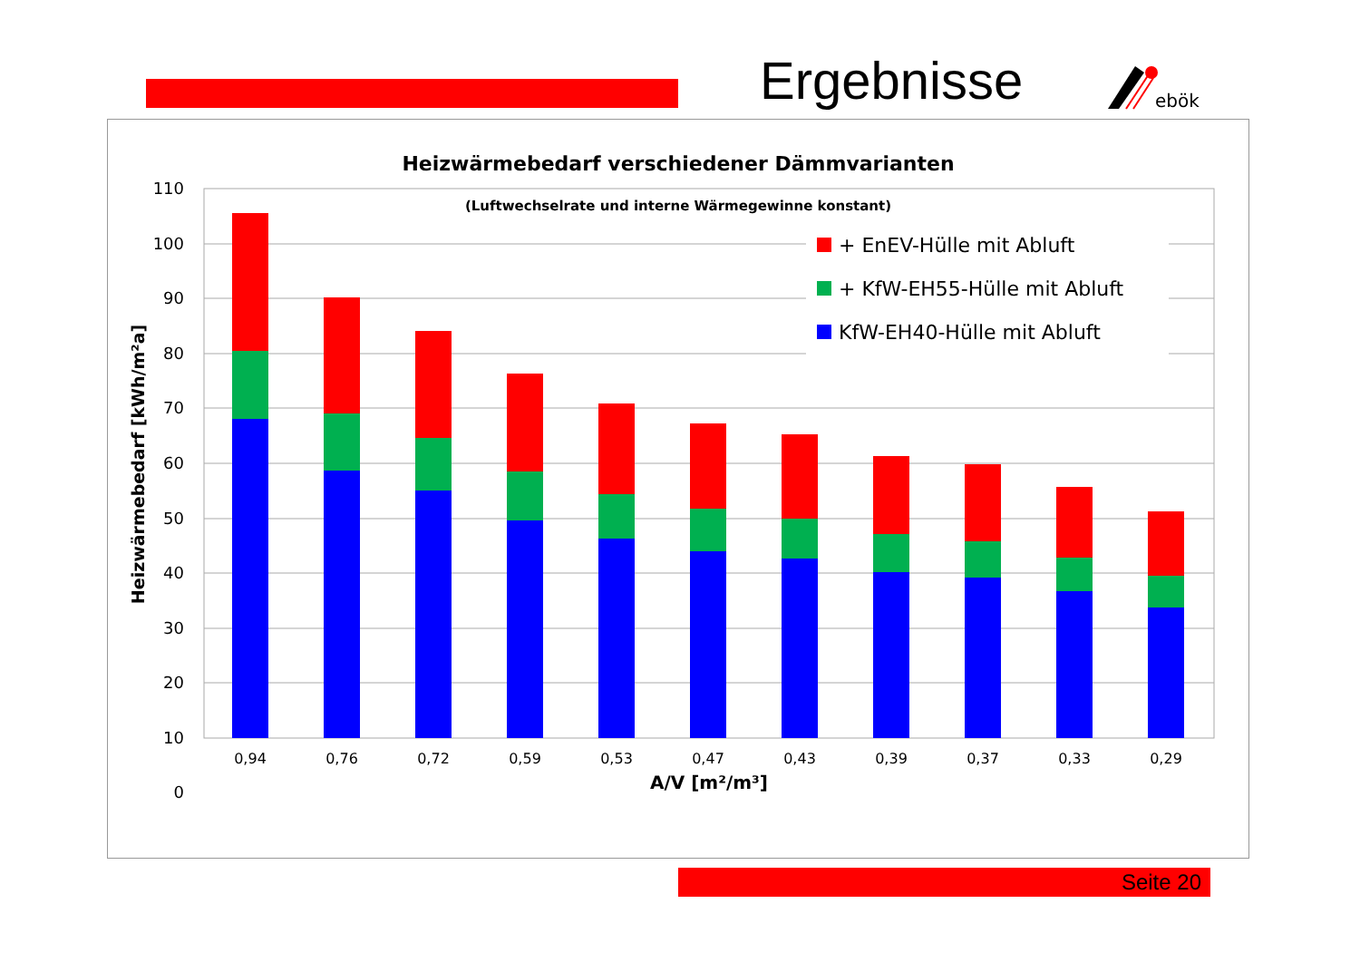Ergebnisse
ebök
Heizwärmebedarf verschiedener Dämmvarianten
(Luftwechselrate und interne Wärmegewinne konstant)
110
100
90
80
70
60
50
40
30
20
10
0
Heizwärmebedarf [kWh/m²a]
0,94
0,76
0,72
0,59
0,53
0,47
0,43
0,39
0,37
0,33
0,29
A/V [m²/m³]
+ EnEV-Hülle mit Abluft
+ KfW-EH55-Hülle mit Abluft
KfW-EH40-Hülle mit Abluft
Seite 20